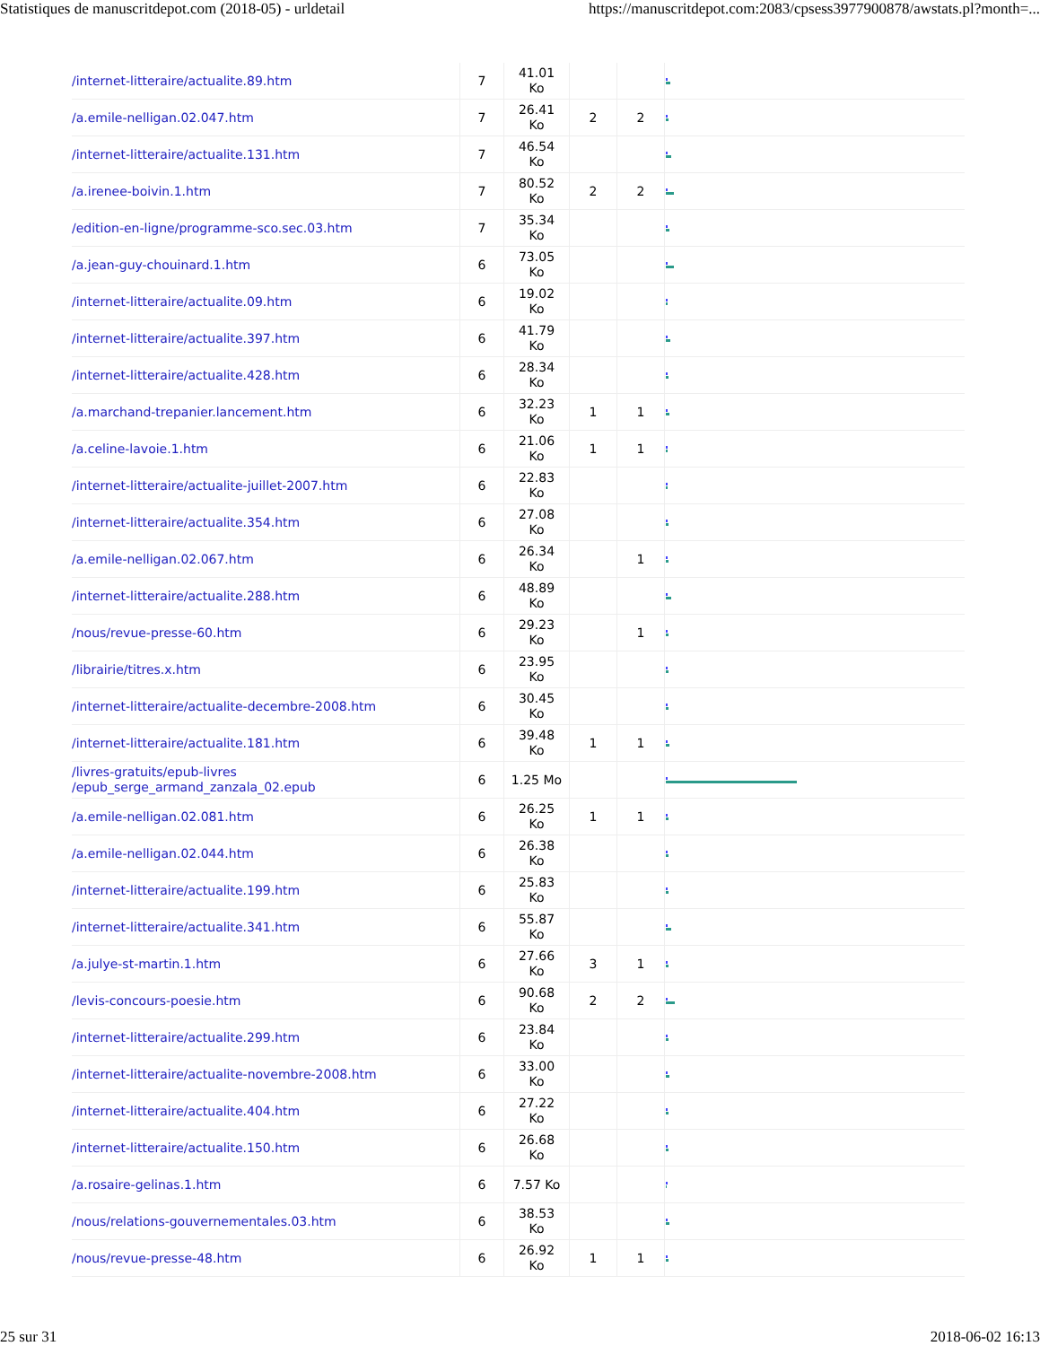Statistiques de manuscritdepot.com (2018-05) - urldetail https://manuscritdepot.com:2083/cpsess3977900878/awstats.pl?month=...
| /internet-litteraire/actualite.89.htm | 7 | 41.01 Ko | | | |
| /a.emile-nelligan.02.047.htm | 7 | 26.41 Ko | 2 | 2 | |
| /internet-litteraire/actualite.131.htm | 7 | 46.54 Ko | | | |
| /a.irenee-boivin.1.htm | 7 | 80.52 Ko | 2 | 2 | |
| /edition-en-ligne/programme-sco.sec.03.htm | 7 | 35.34 Ko | | | |
| /a.jean-guy-chouinard.1.htm | 6 | 73.05 Ko | | | |
| /internet-litteraire/actualite.09.htm | 6 | 19.02 Ko | | | |
| /internet-litteraire/actualite.397.htm | 6 | 41.79 Ko | | | |
| /internet-litteraire/actualite.428.htm | 6 | 28.34 Ko | | | |
| /a.marchand-trepanier.lancement.htm | 6 | 32.23 Ko | 1 | 1 | |
| /a.celine-lavoie.1.htm | 6 | 21.06 Ko | 1 | 1 | |
| /internet-litteraire/actualite-juillet-2007.htm | 6 | 22.83 Ko | | | |
| /internet-litteraire/actualite.354.htm | 6 | 27.08 Ko | | | |
| /a.emile-nelligan.02.067.htm | 6 | 26.34 Ko | | 1 | |
| /internet-litteraire/actualite.288.htm | 6 | 48.89 Ko | | | |
| /nous/revue-presse-60.htm | 6 | 29.23 Ko | | 1 | |
| /librairie/titres.x.htm | 6 | 23.95 Ko | | | |
| /internet-litteraire/actualite-decembre-2008.htm | 6 | 30.45 Ko | | | |
| /internet-litteraire/actualite.181.htm | 6 | 39.48 Ko | 1 | 1 | |
| /livres-gratuits/epub-livres /epub_serge_armand_zanzala_02.epub | 6 | 1.25 Mo | | | |
| /a.emile-nelligan.02.081.htm | 6 | 26.25 Ko | 1 | 1 | |
| /a.emile-nelligan.02.044.htm | 6 | 26.38 Ko | | | |
| /internet-litteraire/actualite.199.htm | 6 | 25.83 Ko | | | |
| /internet-litteraire/actualite.341.htm | 6 | 55.87 Ko | | | |
| /a.julye-st-martin.1.htm | 6 | 27.66 Ko | 3 | 1 | |
| /levis-concours-poesie.htm | 6 | 90.68 Ko | 2 | 2 | |
| /internet-litteraire/actualite.299.htm | 6 | 23.84 Ko | | | |
| /internet-litteraire/actualite-novembre-2008.htm | 6 | 33.00 Ko | | | |
| /internet-litteraire/actualite.404.htm | 6 | 27.22 Ko | | | |
| /internet-litteraire/actualite.150.htm | 6 | 26.68 Ko | | | |
| /a.rosaire-gelinas.1.htm | 6 | 7.57 Ko | | | |
| /nous/relations-gouvernementales.03.htm | 6 | 38.53 Ko | | | |
| /nous/revue-presse-48.htm | 6 | 26.92 Ko | 1 | 1 | |
25 sur 31 2018-06-02 16:13